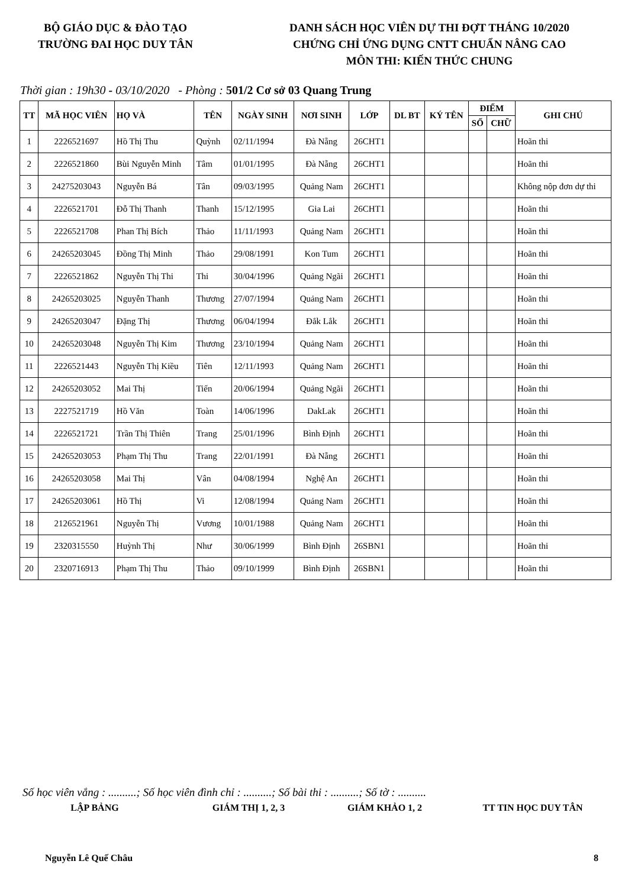BỘ GIÁO DỤC & ĐÀO TẠO
TRƯỜNG ĐAI HỌC DUY TÂN
DANH SÁCH HỌC VIÊN DỰ THI ĐỢT THÁNG 10/2020
CHỨNG CHỈ ỨNG DỤNG CNTT CHUẨN NÂNG CAO
MÔN THI: KIẾN THỨC CHUNG
Thời gian : 19h30 - 03/10/2020 - Phòng : 501/2 Cơ sở 03 Quang Trung
| TT | MÃ HỌC VIÊN | HỌ VÀ | TÊN | NGÀY SINH | NƠI SINH | LỚP | DL BT | KÝ TÊN | ĐIỂM | | GHI CHÚ |
| --- | --- | --- | --- | --- | --- | --- | --- | --- | --- | --- | --- |
| | | | | | | | | | SỐ | CHỮ | |
| 1 | 2226521697 | Hồ Thị Thu | Quỳnh | 02/11/1994 | Đà Nẵng | 26CHT1 | | | | | Hoãn thi |
| 2 | 2226521860 | Bùi Nguyễn Minh | Tâm | 01/01/1995 | Đà Nẵng | 26CHT1 | | | | | Hoãn thi |
| 3 | 24275203043 | Nguyễn Bá | Tân | 09/03/1995 | Quảng Nam | 26CHT1 | | | | | Không nộp đơn dự thi |
| 4 | 2226521701 | Đỗ Thị Thanh | Thanh | 15/12/1995 | Gia Lai | 26CHT1 | | | | | Hoãn thi |
| 5 | 2226521708 | Phan Thị Bích | Thảo | 11/11/1993 | Quảng Nam | 26CHT1 | | | | | Hoãn thi |
| 6 | 24265203045 | Đồng Thị Minh | Thảo | 29/08/1991 | Kon Tum | 26CHT1 | | | | | Hoãn thi |
| 7 | 2226521862 | Nguyễn Thị Thi | Thi | 30/04/1996 | Quảng Ngãi | 26CHT1 | | | | | Hoãn thi |
| 8 | 24265203025 | Nguyễn Thanh | Thương | 27/07/1994 | Quảng Nam | 26CHT1 | | | | | Hoãn thi |
| 9 | 24265203047 | Đặng Thị | Thương | 06/04/1994 | Đắk Lắk | 26CHT1 | | | | | Hoãn thi |
| 10 | 24265203048 | Nguyễn Thị Kim | Thương | 23/10/1994 | Quảng Nam | 26CHT1 | | | | | Hoãn thi |
| 11 | 2226521443 | Nguyễn Thị Kiều | Tiên | 12/11/1993 | Quảng Nam | 26CHT1 | | | | | Hoãn thi |
| 12 | 24265203052 | Mai Thị | Tiến | 20/06/1994 | Quảng Ngãi | 26CHT1 | | | | | Hoãn thi |
| 13 | 2227521719 | Hồ Văn | Toàn | 14/06/1996 | DakLak | 26CHT1 | | | | | Hoãn thi |
| 14 | 2226521721 | Trần Thị Thiên | Trang | 25/01/1996 | Bình Định | 26CHT1 | | | | | Hoãn thi |
| 15 | 24265203053 | Phạm Thị Thu | Trang | 22/01/1991 | Đà Nẵng | 26CHT1 | | | | | Hoãn thi |
| 16 | 24265203058 | Mai Thị | Vân | 04/08/1994 | Nghệ An | 26CHT1 | | | | | Hoãn thi |
| 17 | 24265203061 | Hồ Thị | Vi | 12/08/1994 | Quảng Nam | 26CHT1 | | | | | Hoãn thi |
| 18 | 2126521961 | Nguyễn Thị | Vương | 10/01/1988 | Quảng Nam | 26CHT1 | | | | | Hoãn thi |
| 19 | 2320315550 | Huỳnh Thị | Như | 30/06/1999 | Bình Định | 26SBN1 | | | | | Hoãn thi |
| 20 | 2320716913 | Phạm Thị Thu | Thảo | 09/10/1999 | Bình Định | 26SBN1 | | | | | Hoãn thi |
Số học viên vắng : ..........; Số học viên đình chỉ : ..........; Số bài thi : ..........; Số tờ : ..........
LẬP BẢNG GIÁM THỊ 1, 2, 3 GIÁM KHẢO 1, 2 TT TIN HỌC DUY TÂN
Nguyễn Lê Quế Châu 8